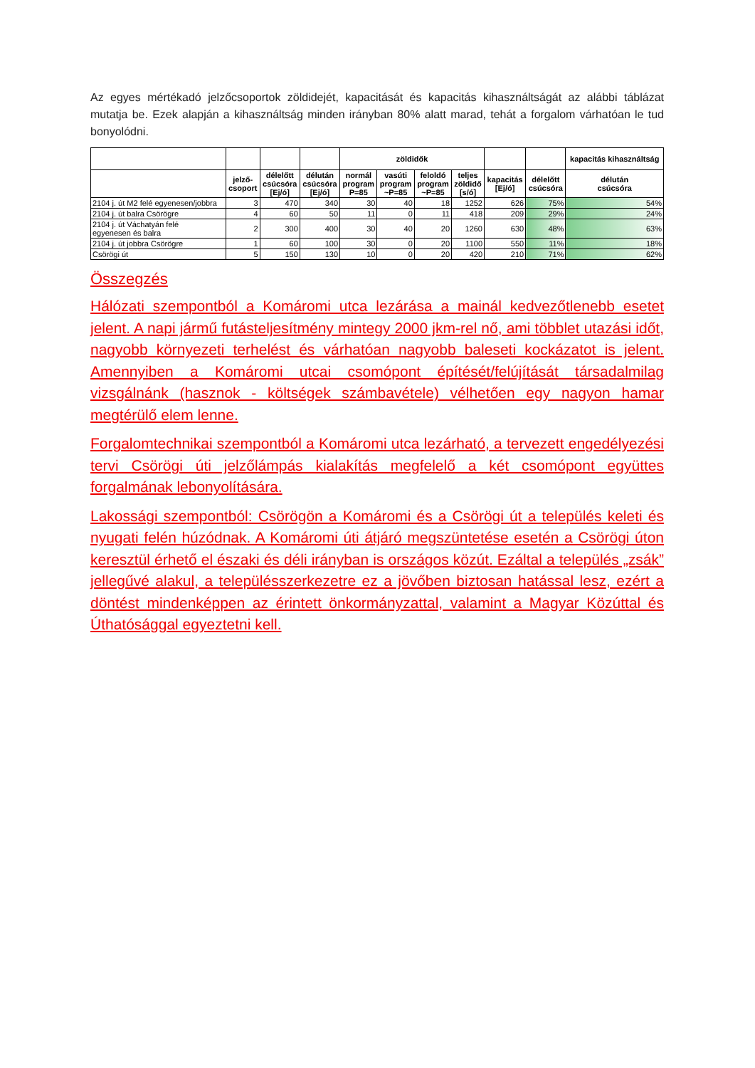Az egyes mértékadó jelzőcsoportok zöldidejét, kapacitását és kapacitás kihasználtságát az alábbi táblázat mutatja be. Ezek alapján a kihasználtság minden irányban 80% alatt marad, tehát a forgalom várhatóan le tud bonyolódni.
| | | | | zöldidők | | | | | | kapacitás kihasználtság |
| --- | --- | --- | --- | --- | --- | --- | --- | --- | --- | --- |
| | jelző- csoport | délelőtt csúcsóra [Ej/ó] | délután csúcsóra [Ej/ó] | normál program P=85 | vasúti program ~P=85 | feloldó program ~P=85 | teljes zöldidő [s/ó] | kapacitás [Ej/ó] | délelőtt csúcsóra | délután csúcsóra |
| 2104 j. út M2 felé egyenesen/jobbra | 3 | 470 | 340 | 30 | 40 | 18 | 1252 | 626 | 75% | 54% |
| 2104 j. út balra Csörögre | 4 | 60 | 50 | 11 | 0 | 11 | 418 | 209 | 29% | 24% |
| 2104 j. út Váchatyán felé egyenesen és balra | 2 | 300 | 400 | 30 | 40 | 20 | 1260 | 630 | 48% | 63% |
| 2104 j. út jobbra Csörögre | 1 | 60 | 100 | 30 | 0 | 20 | 1100 | 550 | 11% | 18% |
| Csörögi út | 5 | 150 | 130 | 10 | 0 | 20 | 420 | 210 | 71% | 62% |
Összegzés
Hálózati szempontból a Komáromi utca lezárása a mainál kedvezőtlenebb esetet jelent. A napi jármű futásteljesítmény mintegy 2000 jkm-rel nő, ami többlet utazási időt, nagyobb környezeti terhelést és várhatóan nagyobb baleseti kockázatot is jelent. Amennyiben a Komáromi utcai csomópont építését/felújítását társadalmilag vizsgálnánk (hasznok - költségek számbavétele) vélhetően egy nagyon hamar megtérülő elem lenne.
Forgalomtechnikai szempontból a Komáromi utca lezárható, a tervezett engedélyezési tervi Csörögi úti jelzőlámpás kialakítás megfelelő a két csomópont együttes forgalmának lebonyolítására.
Lakossági szempontból: Csörögön a Komáromi és a Csörögi út a település keleti és nyugati felén húzódnak. A Komáromi úti átjáró megszüntetése esetén a Csörögi úton keresztül érhető el északi és déli irányban is országos közút. Ezáltal a település „zsák” jellegűvé alakul, a településszerkezetre ez a jövőben biztosan hatással lesz, ezért a döntést mindenképpen az érintett önkormányzattal, valamint a Magyar Közúttal és Úthatósággal egyeztetni kell.